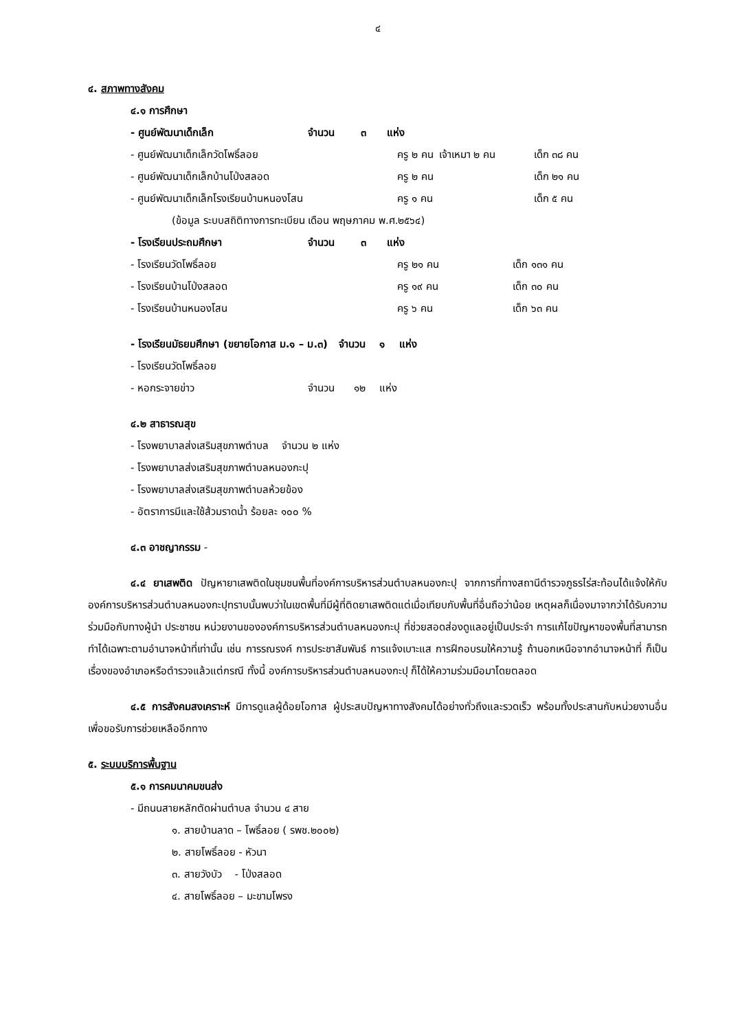๔
๔. สภาพทางสังคม
๔.๑ การศึกษา
| - ศูนย์พัฒนาเด็กเล็ก | จำนวน | ๓ | แห่ง |
| - ศูนย์พัฒนาเด็กเล็กวัดโพธิ์ลอย | ครู ๒ คน | เจ้าเหมา ๒ คน | เด็ก ๓๘ คน |
| - ศูนย์พัฒนาเด็กเล็กบ้านโป่งสลอด | ครู ๒ คน | | เด็ก ๒๑ คน |
| - ศูนย์พัฒนาเด็กเล็กโรงเรียนบ้านหนองโสน | ครู ๑ คน | | เด็ก ๕ คน |
(ข้อมูล ระบบสถิติทางการทะเบียน เดือน พฤษภาคม พ.ศ.๒๕๖๔)
| - โรงเรียนประถมศึกษา | จำนวน | ๓ | แห่ง |
| - โรงเรียนวัดโพธิ์ลอย | ครู ๒๑ คน | เด็ก ๑๓๑ คน |
| - โรงเรียนบ้านโป่งสลอด | ครู ๑๙ คน | เด็ก ๓๐ คน |
| - โรงเรียนบ้านหนองโสน | ครู ๖ คน | เด็ก ๖๓ คน |
- โรงเรียนมัธยมศึกษา (ขยายโอกาส ม.๑ – ม.๓) จำนวน ๑ แห่ง
- โรงเรียนวัดโพธิ์ลอย
| - หอกระจายข่าว | จำนวน | ๑๒ | แห่ง |
๔.๒ สาธารณสุข
- โรงพยาบาลส่งเสริมสุขภาพตำบล จำนวน ๒ แห่ง
- โรงพยาบาลส่งเสริมสุขภาพตำบลหนองกะปุ
- โรงพยาบาลส่งเสริมสุขภาพตำบลห้วยข้อง
- อัตราการมีและใช้ส้วมราดน้ำ ร้อยละ ๑๐๐ %
๔.๓ อาชญากรรม -
๔.๔ ยาเสพติด ปัญหายาเสพติดในชุมชนพื้นที่องค์การบริหารส่วนตำบลหนองกะปุ จากการที่ทางสถานีตำรวจภูธรไร่สะท้อนได้แจ้งให้กับองค์การบริหารส่วนตำบลหนองกะปุทราบนั้นพบว่าในเขตพื้นที่มีผู้ที่ติดยาเสพติดแต่เมื่อเทียบกับพื้นที่อื่นถือว่าน้อย เหตุผลก็เนื่องมาจากว่าได้รับความร่วมมือกับทางผู้นำ ประชาชน หน่วยงานขององค์การบริหารส่วนตำบลหนองกะปุ ที่ช่วยสอดส่องดูแลอยู่เป็นประจำ การแก้ไขปัญหาของพื้นที่สามารถทำได้เฉพาะตามอำนาจหน้าที่เท่านั้น เช่น การรณรงค์ การประชาสัมพันธ์ การแจ้งเบาะแส การฝึกอบรมให้ความรู้ ถ้านอกเหนือจากอำนาจหน้าที่ ก็เป็นเรื่องของอำเภอหรือตำรวจแล้วแต่กรณี ทั้งนี้ องค์การบริหารส่วนตำบลหนองกะปุ ก็ได้ให้ความร่วมมือมาโดยตลอด
๔.๕ การสังคมสงเคราะห์ มีการดูแลผู้ด้อยโอกาส ผู้ประสบปัญหาทางสังคมได้อย่างทั่วถึงและรวดเร็ว พร้อมทั้งประสานกับหน่วยงานอื่นเพื่อขอรับการช่วยเหลืออีกทาง
๕. ระบบบริการพื้นฐาน
๕.๑ การคมนาคมขนส่ง
- มีถนนสายหลักตัดผ่านตำบล จำนวน ๔ สาย
๑. สายบ้านลาด – โพธิ์ลอย ( รพช.๒๐๐๒)
๒. สายโพธิ์ลอย - หัวนา
๓. สายวังบัว - โป่งสลอด
๔. สายโพธิ์ลอย – มะขามโพรง